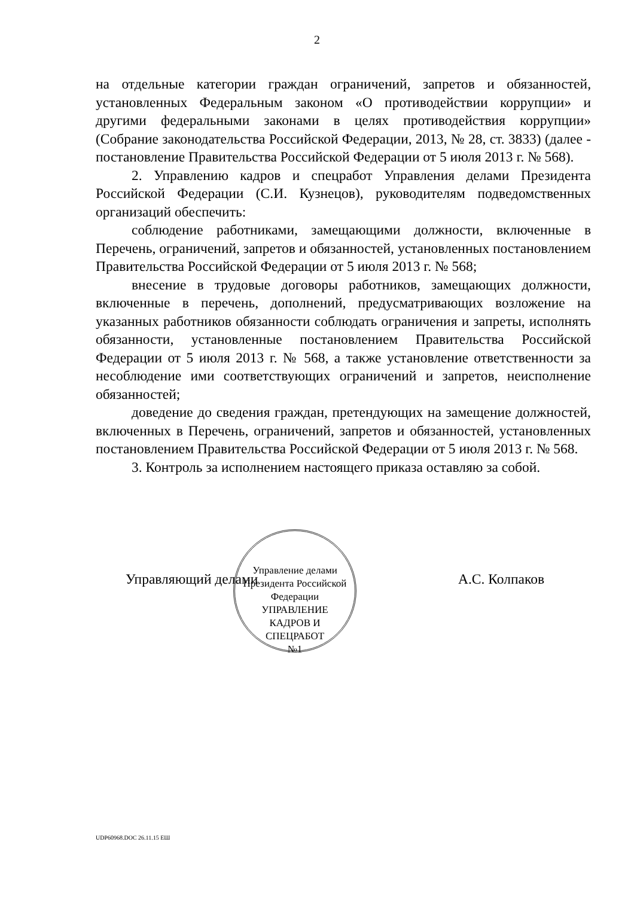2
на отдельные категории граждан ограничений, запретов и обязанностей, установленных Федеральным законом «О противодействии коррупции» и другими федеральными законами в целях противодействия коррупции» (Собрание законодательства Российской Федерации, 2013, № 28, ст. 3833) (далее - постановление Правительства Российской Федерации от 5 июля 2013 г. № 568).
2. Управлению кадров и спецработ Управления делами Президента Российской Федерации (С.И. Кузнецов), руководителям подведомственных организаций обеспечить:
соблюдение работниками, замещающими должности, включенные в Перечень, ограничений, запретов и обязанностей, установленных постановлением Правительства Российской Федерации от 5 июля 2013 г. № 568;
внесение в трудовые договоры работников, замещающих должности, включенные в перечень, дополнений, предусматривающих возложение на указанных работников обязанности соблюдать ограничения и запреты, исполнять обязанности, установленные постановлением Правительства Российской Федерации от 5 июля 2013 г. № 568, а также установление ответственности за несоблюдение ими соответствующих ограничений и запретов, неисполнение обязанностей;
доведение до сведения граждан, претендующих на замещение должностей, включенных в Перечень, ограничений, запретов и обязанностей, установленных постановлением Правительства Российской Федерации от 5 июля 2013 г. № 568.
3. Контроль за исполнением настоящего приказа оставляю за собой.
Управление делами Президента Российской Федерации
УПРАВЛЕНИЕ
КАДРОВ И
СПЕЦРАБОТ
№1
Управляющий делами А.С. Колпаков
UDP60968.DOC 26.11.15 ЕШ